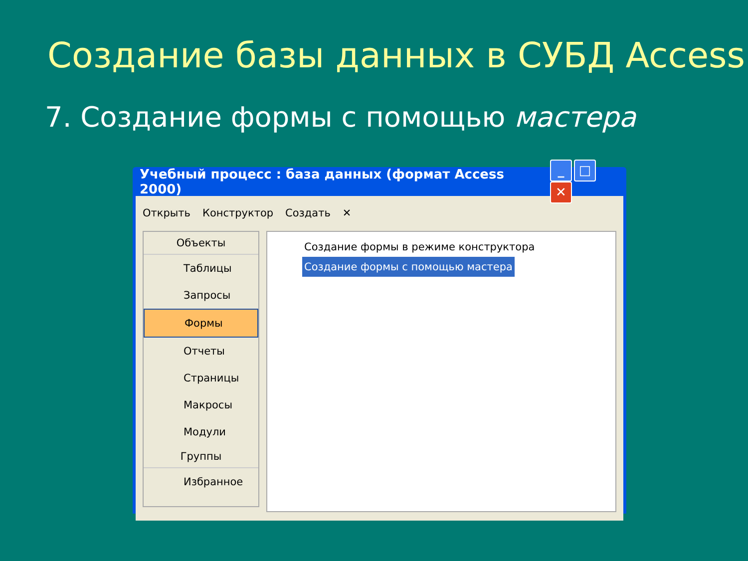Создание базы данных в СУБД Access
7. Создание формы с помощью мастера
Учебный процесс : база данных (формат Access 2000) _ □ ✕
Открыть Конструктор Создать ✕
Объекты
Таблицы
Запросы
Формы
Отчеты
Страницы
Макросы
Модули
Группы
Избранное
Создание формы в режиме конструктора
Создание формы с помощью мастера